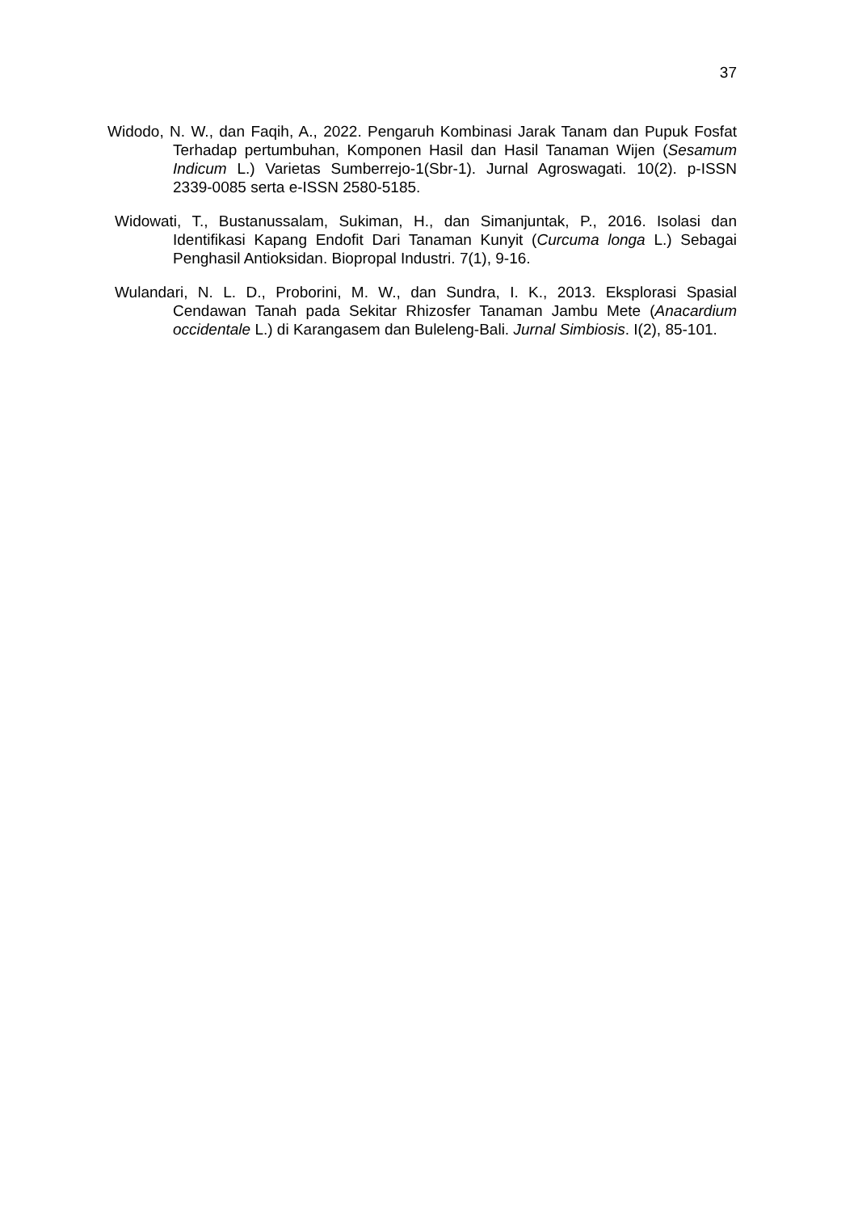37
Widodo, N. W., dan Faqih, A., 2022. Pengaruh Kombinasi Jarak Tanam dan Pupuk Fosfat Terhadap pertumbuhan, Komponen Hasil dan Hasil Tanaman Wijen (Sesamum Indicum L.) Varietas Sumberrejo-1(Sbr-1). Jurnal Agroswagati. 10(2). p-ISSN 2339-0085 serta e-ISSN 2580-5185.
Widowati, T., Bustanussalam, Sukiman, H., dan Simanjuntak, P., 2016. Isolasi dan Identifikasi Kapang Endofit Dari Tanaman Kunyit (Curcuma longa L.) Sebagai Penghasil Antioksidan. Biopropal Industri. 7(1), 9-16.
Wulandari, N. L. D., Proborini, M. W., dan Sundra, I. K., 2013. Eksplorasi Spasial Cendawan Tanah pada Sekitar Rhizosfer Tanaman Jambu Mete (Anacardium occidentale L.) di Karangasem dan Buleleng-Bali. Jurnal Simbiosis. I(2), 85-101.